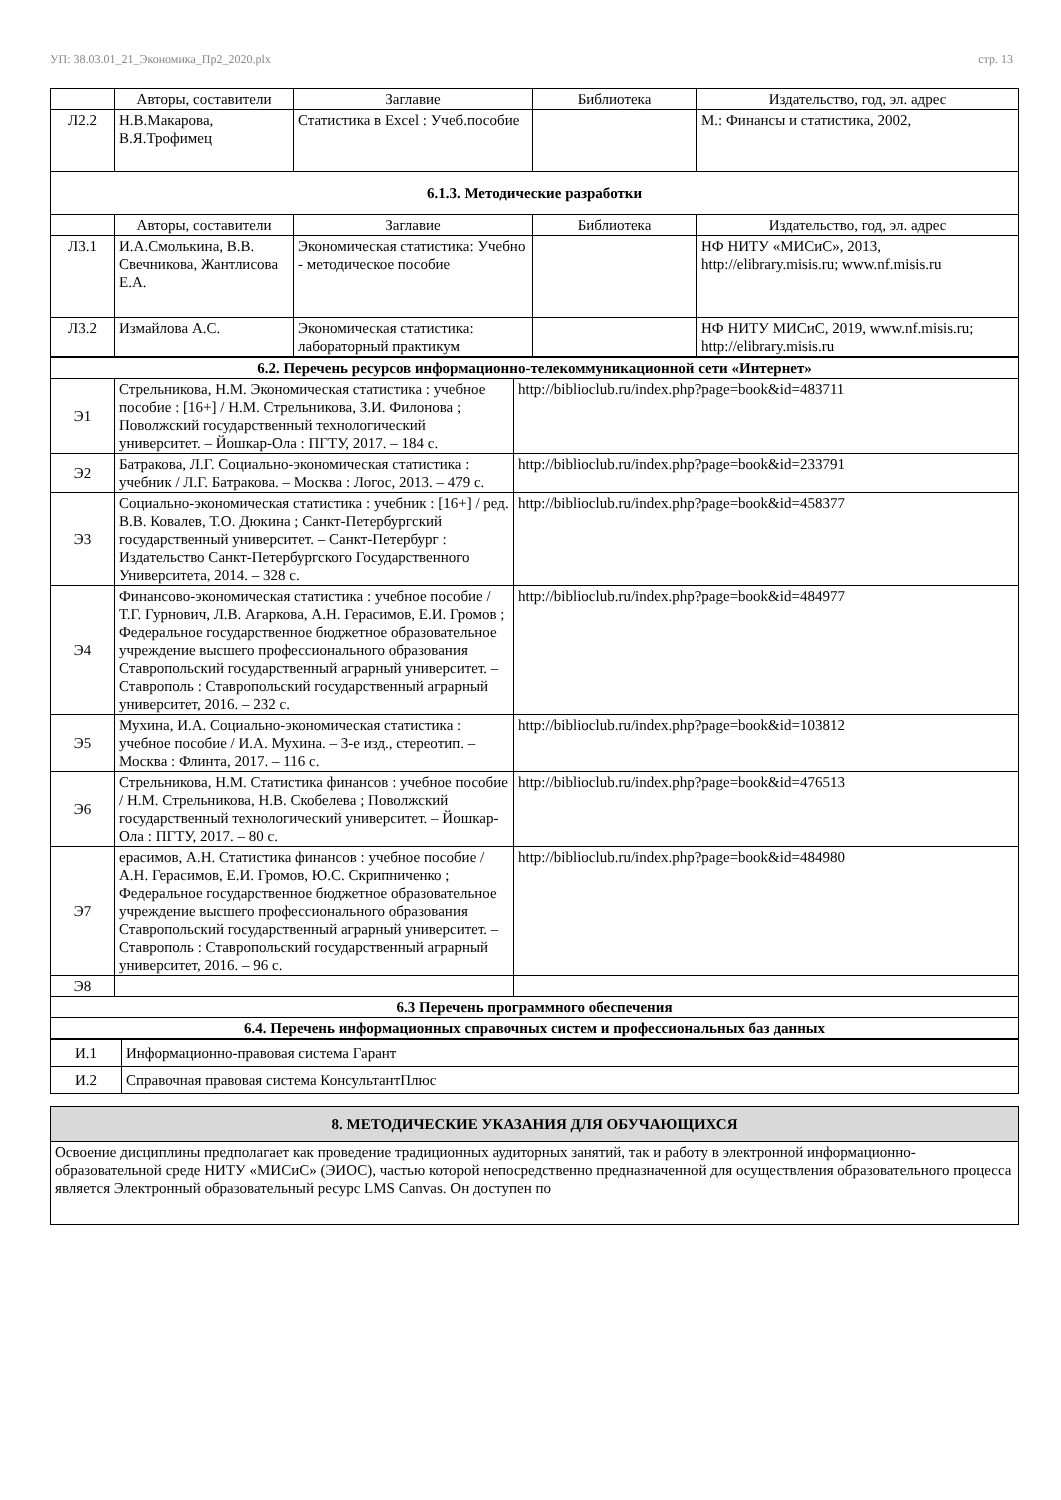УП: 38.03.01_21_Экономика_Пр2_2020.plx стр. 13
| | Авторы, составители | Заглавие | Библиотека | Издательство, год, эл. адрес |
| --- | --- | --- | --- | --- |
| Л2.2 | Н.В.Макарова, В.Я.Трофимец | Статистика в Excel : Учеб.пособие | | М.: Финансы и статистика, 2002, |
| 6.1.3. Методические разработки | | | | |
| | Авторы, составители | Заглавие | Библиотека | Издательство, год, эл. адрес |
| Л3.1 | И.А.Смолькина, В.В. Свечникова, Жантлисова Е.А. | Экономическая статистика: Учебно - методическое пособие | | НФ НИТУ «МИСиС», 2013, http://elibrary.misis.ru; www.nf.misis.ru |
| Л3.2 | Измайлова А.С. | Экономическая статистика: лабораторный практикум | | НФ НИТУ МИСиС, 2019, www.nf.misis.ru; http://elibrary.misis.ru |
| 6.2. Перечень ресурсов информационно-телекоммуникационной сети «Интернет» | | |
| Э1 | Стрельникова, Н.М. Экономическая статистика : учебное пособие : [16+] / Н.М. Стрельникова, З.И. Филонова ; Поволжский государственный технологический университет. – Йошкар-Ола : ПГТУ, 2017. – 184 с. | http://biblioclub.ru/index.php?page=book&id=483711 |
| Э2 | Батракова, Л.Г. Социально-экономическая статистика : учебник / Л.Г. Батракова. – Москва : Логос, 2013. – 479 с. | http://biblioclub.ru/index.php?page=book&id=233791 |
| Э3 | Социально-экономическая статистика : учебник : [16+] / ред. В.В. Ковалев, Т.О. Дюкина ; Санкт-Петербургский государственный университет. – Санкт-Петербург : Издательство Санкт-Петербургского Государственного Университета, 2014. – 328 с. | http://biblioclub.ru/index.php?page=book&id=458377 |
| Э4 | Финансово-экономическая статистика : учебное пособие / Т.Г. Гурнович, Л.В. Агаркова, А.Н. Герасимов, Е.И. Громов ; Федеральное государственное бюджетное образовательное учреждение высшего профессионального образования Ставропольский государственный аграрный университет. – Ставрополь : Ставропольский государственный аграрный университет, 2016. – 232 с. | http://biblioclub.ru/index.php?page=book&id=484977 |
| Э5 | Мухина, И.А. Социально-экономическая статистика : учебное пособие / И.А. Мухина. – 3-е изд., стереотип. – Москва : Флинта, 2017. – 116 с. | http://biblioclub.ru/index.php?page=book&id=103812 |
| Э6 | Стрельникова, Н.М. Статистика финансов : учебное пособие / Н.М. Стрельникова, Н.В. Скобелева ; Поволжский государственный технологический университет. – Йошкар-Ола : ПГТУ, 2017. – 80 с. | http://biblioclub.ru/index.php?page=book&id=476513 |
| Э7 | ерасимов, А.Н. Статистика финансов : учебное пособие / А.Н. Герасимов, Е.И. Громов, Ю.С. Скрипниченко ; Федеральное государственное бюджетное образовательное учреждение высшего профессионального образования Ставропольский государственный аграрный университет. – Ставрополь : Ставропольский государственный аграрный университет, 2016. – 96 с. | http://biblioclub.ru/index.php?page=book&id=484980 |
| Э8 | | |
| 6.3 Перечень программного обеспечения | | |
| 6.4. Перечень информационных справочных систем и профессиональных баз данных | | |
| И.1 | Информационно-правовая система Гарант |
| И.2 | Справочная правовая система КонсультантПлюс |
| 8. МЕТОДИЧЕСКИЕ УКАЗАНИЯ ДЛЯ ОБУЧАЮЩИХСЯ |
| Освоение дисциплины предполагает как проведение традиционных аудиторных занятий, так и работу в электронной информационно-образовательной среде НИТУ «МИСиС» (ЭИОС), частью которой непосредственно предназначенной для осуществления образовательного процесса является Электронный образовательный ресурс LMS Canvas. Он доступен по |